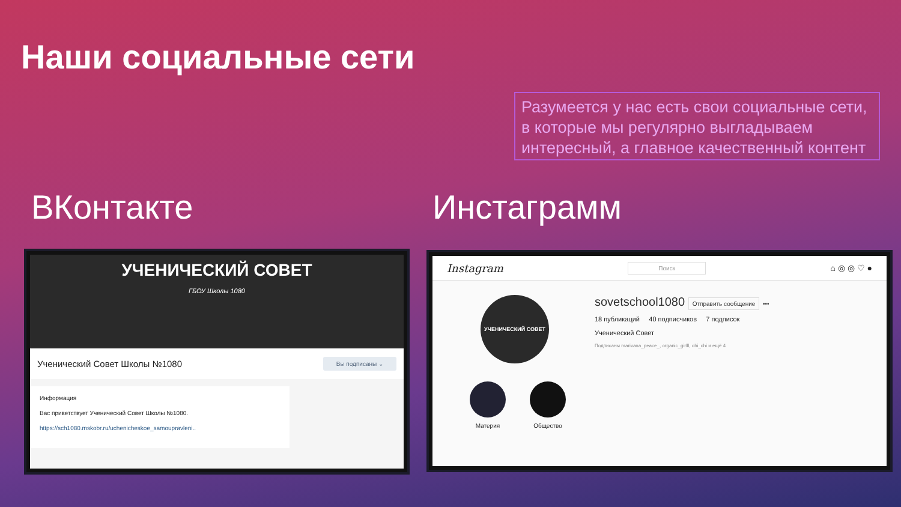Наши социальные сети
Разумеется у нас есть свои социальные сети, в которые мы регулярно выгладываем интересный, а главное качественный контент
ВКонтакте Инстаграмм
УЧЕНИЧЕСКИЙ СОВЕТ
ГБОУ Школы 1080
Ученический Совет Школы №1080 Вы подписаны ⌄
Информация
Вас приветствует Ученический Совет Школы №1080.
https://sch1080.mskobr.ru/uchenicheskoe_samoupravleni..
Instagram Поиск ⌂ ◎ ◎ ♡ ●
УЧЕНИЧЕСКИЙ СОВЕТ
sovetschool1080 Отправить сообщение •••
18 публикаций 40 подписчиков 7 подписок
Ученический Совет
Подписаны marivana_peace_, organic_girlll, ohi_chi и ещё 4
Материя Общество